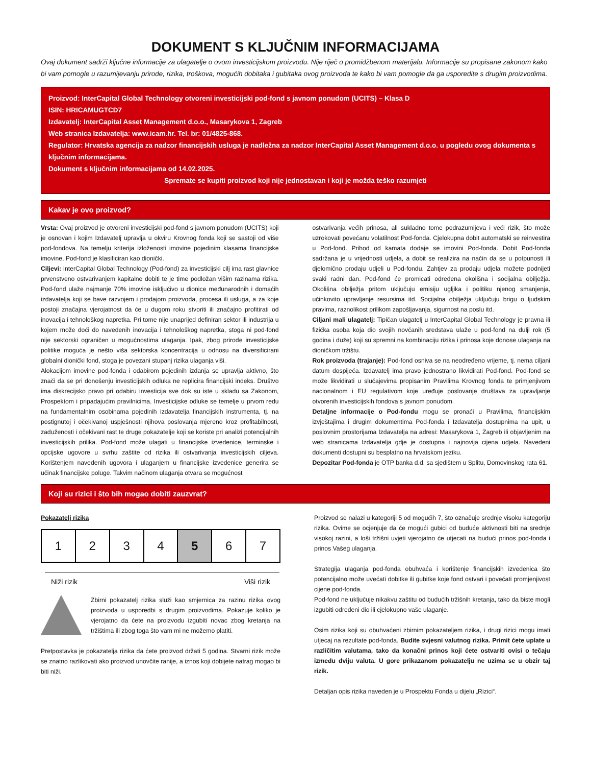DOKUMENT S KLJUČNIM INFORMACIJAMA
Ovaj dokument sadrži ključne informacije za ulagatelje o ovom investicijskom proizvodu. Nije riječ o promidžbenom materijalu. Informacije su propisane zakonom kako bi vam pomogle u razumijevanju prirode, rizika, troškova, mogućih dobitaka i gubitaka ovog proizvoda te kako bi vam pomogle da ga usporedite s drugim proizvodima.
Proizvod: InterCapital Global Technology otvoreni investicijski pod-fond s javnom ponudom (UCITS) – Klasa D
ISIN: HRICAMUGTCD7
Izdavatelj: InterCapital Asset Management d.o.o., Masarykova 1, Zagreb
Web stranica Izdavatelja: www.icam.hr. Tel. br: 01/4825-868.
Regulator: Hrvatska agencija za nadzor financijskih usluga je nadležna za nadzor InterCapital Asset Management d.o.o. u pogledu ovog dokumenta s ključnim informacijama.
Dokument s ključnim informacijama od 14.02.2025.
Spremate se kupiti proizvod koji nije jednostavan i koji je možda teško razumjeti
Kakav je ovo proizvod?
Vrsta: Ovaj proizvod je otvoreni investicijski pod-fond s javnom ponudom (UCITS) koji je osnovan i kojim Izdavatelj upravlja u okviru Krovnog fonda koji se sastoji od više pod-fondova. Na temelju kriterija izloženosti imovine pojedinim klasama financijske imovine, Pod-fond je klasificiran kao dionički.
Ciljevi: InterCapital Global Technology (Pod-fond) za investicijski cilj ima rast glavnice prvenstveno ostvarivanjem kapitalne dobiti te je time podložan višim razinama rizika. Pod-fond ulaže najmanje 70% imovine isključivo u dionice međunarodnih i domaćih izdavatelja koji se bave razvojem i prodajom proizvoda, procesa ili usluga, a za koje postoji značajna vjerojatnost da će u dugom roku stvoriti ili značajno profitirati od inovacija i tehnološkog napretka. Pri tome nije unaprijed definiran sektor ili industrija u kojem može doći do navedenih inovacija i tehnološkog napretka, stoga ni pod-fond nije sektorski ograničen u mogućnostima ulaganja. Ipak, zbog prirode investicijske politike moguća je nešto viša sektorska koncentracija u odnosu na diversificirani globalni dionički fond, stoga je povezani stupanj rizika ulaganja viši.
Alokacijom imovine pod-fonda i odabirom pojedinih izdanja se upravlja aktivno, što znači da se pri donošenju investicijskih odluka ne replicira financijski indeks. Društvo ima diskrecijsko pravo pri odabiru investicija sve dok su iste u skladu sa Zakonom, Prospektom i pripadajućim pravilnicima. Investicijske odluke se temelje u prvom redu na fundamentalnim osobinama pojedinih izdavatelja financijskih instrumenta, tj. na postignutoj i očekivanoj uspješnosti njihova poslovanja mjereno kroz profitabilnosti, zaduženosti i očekivani rast te druge pokazatelje koji se koriste pri analizi potencijalnih investicijskih prilika. Pod-fond može ulagati u financijske izvedenice, terminske i opcijske ugovore u svrhu zaštite od rizika ili ostvarivanja investicijskih ciljeva. Korištenjem navedenih ugovora i ulaganjem u financijske izvedenice generira se učinak financijske poluge. Takvim načinom ulaganja otvara se mogućnost
ostvarivanja većih prinosa, ali sukladno tome podrazumijeva i veći rizik, što može uzrokovati povećanu volatilnost Pod-fonda. Cjelokupna dobit automatski se reinvestira u Pod-fond. Prihod od kamata dodaje se imovini Pod-fonda. Dobit Pod-fonda sadržana je u vrijednosti udjela, a dobit se realizira na način da se u potpunosti ili djelomično prodaju udjeli u Pod-fondu. Zahtjev za prodaju udjela možete podnijeti svaki radni dan. Pod-fond će promicati određena okolišna i socijalna obilježja. Okolišna obilježja pritom uključuju emisiju ugljika i politiku njenog smanjenja, učinkovito upravljanje resursima itd. Socijalna obilježja uključuju brigu o ljudskim pravima, raznolikost prilikom zapošljavanja, sigurnost na poslu itd.
Ciljani mali ulagatelj: Tipičan ulagatelj u InterCapital Global Technology je pravna ili fizička osoba koja dio svojih novčanih sredstava ulaže u pod-fond na dulji rok (5 godina i duže) koji su spremni na kombinaciju rizika i prinosa koje donose ulaganja na dioničkom tržištu.
Rok proizvoda (trajanje): Pod-fond osniva se na neodređeno vrijeme, tj. nema ciljani datum dospijeća. Izdavatelj ima pravo jednostrano likvidirati Pod-fond. Pod-fond se može likvidirati u slučajevima propisanim Pravilima Krovnog fonda te primjenjivom nacionalnom i EU regulativom koje uređuje poslovanje društava za upravljanje otvorenih investicijskih fondova s javnom ponudom.
Detaljne informacije o Pod-fondu mogu se pronaći u Pravilima, financijskim izvještajima i drugim dokumentima Pod-fonda i Izdavatelja dostupnima na upit, u poslovnim prostorijama Izdavatelja na adresi: Masarykova 1, Zagreb ili objavljenim na web stranicama Izdavatelja gdje je dostupna i najnovija cijena udjela. Navedeni dokumenti dostupni su besplatno na hrvatskom jeziku.
Depozitar Pod-fonda je OTP banka d.d. sa sjedištem u Splitu, Domovinskog rata 61.
Koji su rizici i što bih mogao dobiti zauzvrat?
Pokazatelj rizika
| 1 | 2 | 3 | 4 | 5 | 6 | 7 |
Niži rizik Viši rizik
Zbirni pokazatelj rizika služi kao smjernica za razinu rizika ovog proizvoda u usporedbi s drugim proizvodima. Pokazuje koliko je vjerojatno da ćete na proizvodu izgubiti novac zbog kretanja na tržištima ili zbog toga što vam mi ne možemo platiti.
Pretpostavka je pokazatelja rizika da ćete proizvod držati 5 godina. Stvarni rizik može se znatno razlikovati ako proizvod unovčite ranije, a iznos koji dobijete natrag mogao bi biti niži.
Proizvod se nalazi u kategoriji 5 od mogućih 7, što označuje srednje visoku kategoriju rizika. Ovime se ocjenjuje da će mogući gubici od buduće aktivnosti biti na srednje visokoj razini, a loši tržišni uvjeti vjerojatno će utjecati na budući prinos pod-fonda i prinos Vašeg ulaganja.
Strategija ulaganja pod-fonda obuhvaća i korištenje financijskih izvedenica što potencijalno može uvećati dobitke ili gubitke koje fond ostvari i povećati promjenjivost cijene pod-fonda.
Pod-fond ne uključuje nikakvu zaštitu od budućih tržišnih kretanja, tako da biste mogli izgubiti određeni dio ili cjelokupno vaše ulaganje.
Osim rizika koji su obuhvaćeni zbirnim pokazateljem rizika, i drugi rizici mogu imati utjecaj na rezultate pod-fonda. Budite svjesni valutnog rizika. Primit ćete uplate u različitim valutama, tako da konačni prinos koji ćete ostvariti ovisi o tečaju između dviju valuta. U gore prikazanom pokazatelju ne uzima se u obzir taj rizik.
Detaljan opis rizika naveden je u Prospektu Fonda u dijelu „Rizici“.